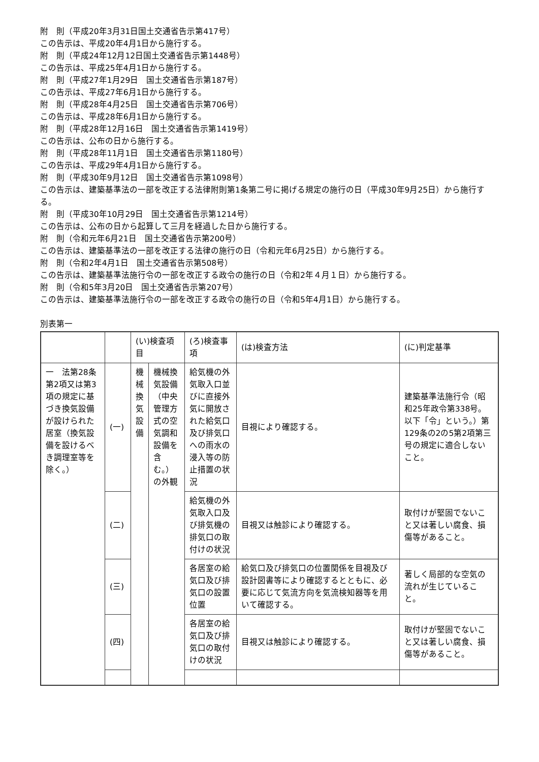附　則（平成20年3月31日国土交通省告示第417号）
この告示は、平成20年4月1日から施行する。
附　則（平成24年12月12日国土交通省告示第1448号）
この告示は、平成25年4月1日から施行する。
附　則（平成27年1月29日　国土交通省告示第187号）
この告示は、平成27年6月1日から施行する。
附　則（平成28年4月25日　国土交通省告示第706号）
この告示は、平成28年6月1日から施行する。
附　則（平成28年12月16日　国土交通省告示第1419号）
この告示は、公布の日から施行する。
附　則（平成28年11月1日　国土交通省告示第1180号）
この告示は、平成29年4月1日から施行する。
附　則（平成30年9月12日　国土交通省告示第1098号）
この告示は、建築基準法の一部を改正する法律附則第1条第二号に掲げる規定の施行の日（平成30年9月25日）から施行する。
附　則（平成30年10月29日　国土交通省告示第1214号）
この告示は、公布の日から起算して三月を経過した日から施行する。
附　則（令和元年6月21日　国土交通省告示第200号）
この告示は、建築基準法の一部を改正する法律の施行の日（令和元年6月25日）から施行する。
附　則（令和2年4月1日　国土交通省告示第508号）
この告示は、建築基準法施行令の一部を改正する政令の施行の日（令和2年４月１日）から施行する。
附　則（令和5年3月20日　国土交通省告示第207号）
この告示は、建築基準法施行令の一部を改正する政令の施行の日（令和5年4月1日）から施行する。
別表第一
| | | (い)検査項目 | | (ろ)検査事項 | (は)検査方法 | (に)判定基準 |
| 一 法第28条第2項又は第3項の規定に基づき換気設備が設けられた居室（換気設備を設けるべき調理室等を除く。） | (一) | 機械換気設備 | 機械換気設備（中央管理方式の空気調和設備を含む。）の外観 | 給気機の外気取入口並びに直接外気に開放された給気口及び排気口への雨水の浸入等の防止措置の状況 | 目視により確認する。 | 建築基準法施行令（昭和25年政令第338号。以下「令」という。）第129条の2の5第2項第三号の規定に適合しないこと。 |
| | (二) | | | 給気機の外気取入口及び排気機の排気口の取付けの状況 | 目視又は触診により確認する。 | 取付けが堅固でないこと又は著しい腐食、損傷等があること。 |
| | (三) | | | 各居室の給気口及び排気口の設置位置 | 給気口及び排気口の位置関係を目視及び設計図書等により確認するとともに、必要に応じて気流方向を気流検知器等を用いて確認する。 | 著しく局部的な空気の流れが生じていること。 |
| | (四) | | | 各居室の給気口及び排気口の取付けの状況 | 目視又は触診により確認する。 | 取付けが堅固でないこと又は著しい腐食、損傷等があること。 |